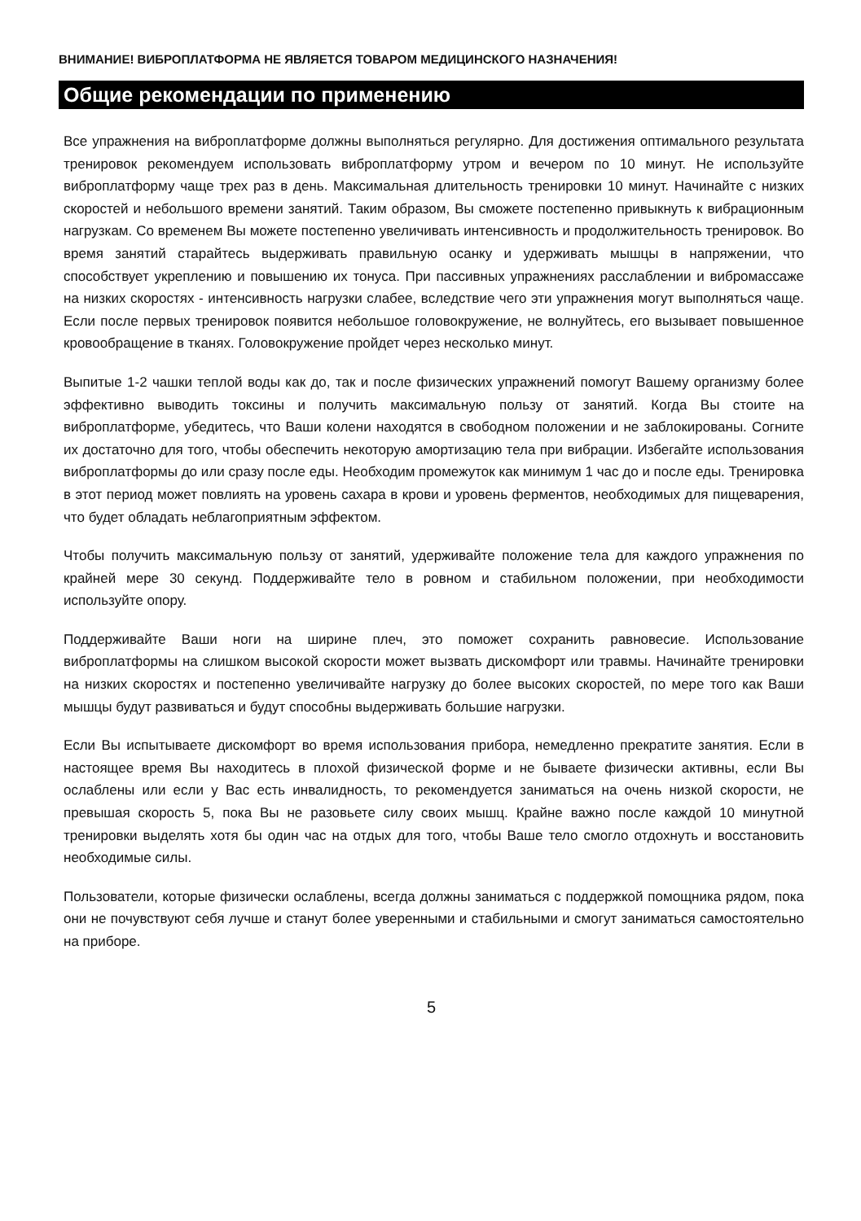ВНИМАНИЕ! ВИБРОПЛАТФОРМА НЕ ЯВЛЯЕТСЯ ТОВАРОМ МЕДИЦИНСКОГО НАЗНАЧЕНИЯ!
Общие рекомендации по применению
Все упражнения на виброплатформе должны выполняться регулярно. Для достижения оптимального результата тренировок рекомендуем использовать виброплатформу утром и вечером по 10 минут. Не используйте виброплатформу чаще трех раз в день. Максимальная длительность тренировки 10 минут. Начинайте с низких скоростей и небольшого времени занятий. Таким образом, Вы сможете постепенно привыкнуть к вибрационным нагрузкам. Со временем Вы можете постепенно увеличивать интенсивность и продолжительность тренировок. Во время занятий старайтесь выдерживать правильную осанку и удерживать мышцы в напряжении, что способствует укреплению и повышению их тонуса. При пассивных упражнениях расслаблении и вибромассаже на низких скоростях - интенсивность нагрузки слабее, вследствие чего эти упражнения могут выполняться чаще. Если после первых тренировок появится небольшое головокружение, не волнуйтесь, его вызывает повышенное кровообращение в тканях. Головокружение пройдет через несколько минут.
Выпитые 1-2 чашки теплой воды как до, так и после физических упражнений помогут Вашему организму более эффективно выводить токсины и получить максимальную пользу от занятий. Когда Вы стоите на виброплатформе, убедитесь, что Ваши колени находятся в свободном положении и не заблокированы. Согните их достаточно для того, чтобы обеспечить некоторую амортизацию тела при вибрации. Избегайте использования виброплатформы до или сразу после еды. Необходим промежуток как минимум 1 час до и после еды. Тренировка в этот период может повлиять на уровень сахара в крови и уровень ферментов, необходимых для пищеварения, что будет обладать неблагоприятным эффектом.
Чтобы получить максимальную пользу от занятий, удерживайте положение тела для каждого упражнения по крайней мере 30 секунд. Поддерживайте тело в ровном и стабильном положении, при необходимости используйте опору.
Поддерживайте Ваши ноги на ширине плеч, это поможет сохранить равновесие. Использование виброплатформы на слишком высокой скорости может вызвать дискомфорт или травмы. Начинайте тренировки на низких скоростях и постепенно увеличивайте нагрузку до более высоких скоростей, по мере того как Ваши мышцы будут развиваться и будут способны выдерживать большие нагрузки.
Если Вы испытываете дискомфорт во время использования прибора, немедленно прекратите занятия. Если в настоящее время Вы находитесь в плохой физической форме и не бываете физически активны, если Вы ослаблены или если у Вас есть инвалидность, то рекомендуется заниматься на очень низкой скорости, не превышая скорость 5, пока Вы не разовьете силу своих мышц. Крайне важно после каждой 10 минутной тренировки выделять хотя бы один час на отдых для того, чтобы Ваше тело смогло отдохнуть и восстановить необходимые силы.
Пользователи, которые физически ослаблены, всегда должны заниматься с поддержкой помощника рядом, пока они не почувствуют себя лучше и станут более уверенными и стабильными и смогут заниматься самостоятельно на приборе.
5